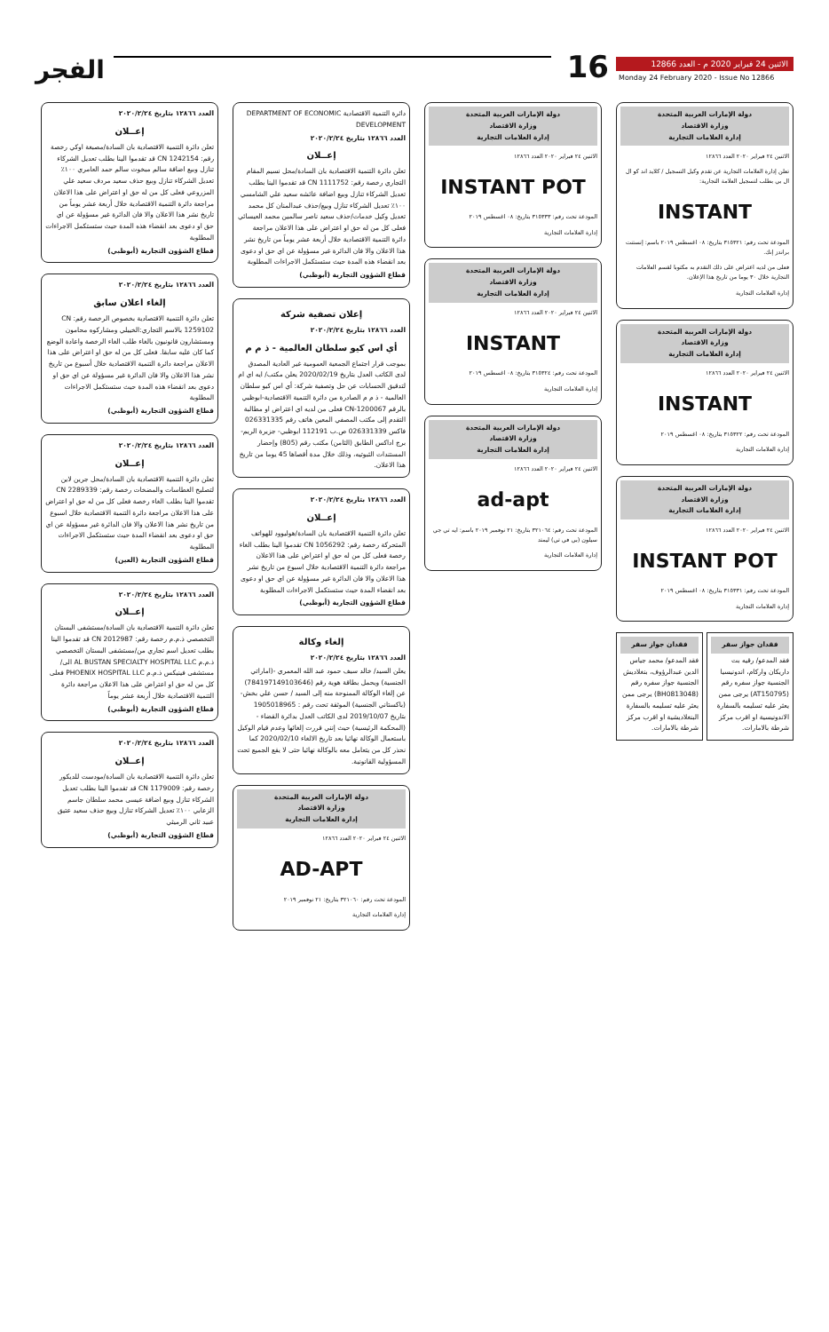الفجر
16
الاثنين 24 فبراير 2020 م - العدد 12866
Monday 24 February 2020 - Issue No 12866
دولة الإمارات العربية المتحدة
وزارة الاقتصاد
إدارة العلامات التجارية
الاثنين ٢٤ فبراير ٢٠٢٠ العدد ١٢٨٦٦
تعلن إدارة العلامات التجارية عن تقدم وكيل التسجيل / كلايد اند كو ال ال بي بطلب لتسجيل العلامة التجارية:
INSTANT
المودعة تحت رقم: ٣١٥٣٢١ بتاريخ: ٠٨ اغسطس ٢٠١٩ باسم: إنستنت براندز إنك.
فعلى من لديه اعتراض على ذلك التقدم به مكتوبا لقسم العلامات التجارية خلال ٣٠ يوما من تاريخ هذا الإعلان.
إدارة العلامات التجارية
دولة الإمارات العربية المتحدة
وزارة الاقتصاد
إدارة العلامات التجارية
الاثنين ٢٤ فبراير ٢٠٢٠ العدد ١٢٨٦٦
INSTANT
المودعة تحت رقم: ٣١٥٣٢٢ بتاريخ: ٠٨ اغسطس ٢٠١٩
إدارة العلامات التجارية
دولة الإمارات العربية المتحدة
وزارة الاقتصاد
إدارة العلامات التجارية
الاثنين ٢٤ فبراير ٢٠٢٠ العدد ١٢٨٦٦
INSTANT POT
المودعة تحت رقم: ٣١٥٣٣١ بتاريخ: ٠٨ اغسطس ٢٠١٩
إدارة العلامات التجارية
فقدان جواز سفر
فقد المدعو/ رقيه بت داريكان واركام، اندونيسيا الجنسية جواز سفره رقم (AT150795) يرجى ممن يعثر عليه تسليمه بالسفارة الاندونيسية او اقرب مركز شرطة بالامارات.
فقدان جواز سفر
فقد المدعو/ محمد جياس الدين عبدالرؤوف، بنغلاديش الجنسية جواز سفره رقم (BH0813048) يرجى ممن يعثر عليه تسليمه بالسفارة البنغلاديشية او اقرب مركز شرطة بالامارات.
دولة الإمارات العربية المتحدة
وزارة الاقتصاد
إدارة العلامات التجارية
الاثنين ٢٤ فبراير ٢٠٢٠ العدد ١٢٨٦٦
INSTANT POT
المودعة تحت رقم: ٣١٥٣٣٣ بتاريخ: ٠٨ اغسطس ٢٠١٩
إدارة العلامات التجارية
دولة الإمارات العربية المتحدة
وزارة الاقتصاد
إدارة العلامات التجارية
الاثنين ٢٤ فبراير ٢٠٢٠ العدد ١٢٨٦٦
INSTANT
المودعة تحت رقم: ٣١٥٣٢٤ بتاريخ: ٠٨ اغسطس ٢٠١٩
إدارة العلامات التجارية
دولة الإمارات العربية المتحدة
وزارة الاقتصاد
إدارة العلامات التجارية
الاثنين ٢٤ فبراير ٢٠٢٠ العدد ١٢٨٦٦
ad-apt
المودعة تحت رقم: ٣٢١٠٦٤ بتاريخ: ٢١ نوفمبر ٢٠١٩ باسم: ايه تي جي سيلون (بي في تي) ليمتد
إدارة العلامات التجارية
دائرة التنمية الاقتصادية DEPARTMENT OF ECONOMIC DEVELOPMENT
العدد ١٢٨٦٦ بتاريخ ٢٠٢٠/٢/٢٤
إعــلان
تعلن دائرة التنمية الاقتصادية بان السادة/محل نسيم المقام التجاري رخصة رقم: CN 1111752 قد تقدموا الينا بطلب تعديل الشركاء تنازل وبيع اضافة عائشه سعيد علي الشامسي ١٠٠٪ تعديل الشركاء تنازل وبيع/حذف عبدالمنان كل محمد تعديل وكيل خدمات/حذف سعيد ناصر سالمين محمد العيسائي فعلى كل من له حق او اعتراض على هذا الاعلان مراجعة دائرة التنمية الاقتصادية خلال أربعة عشر يوماً من تاريخ نشر هذا الاعلان والا فان الدائرة غير مسؤولة عن اي حق او دعوى بعد انقضاء هذه المدة حيث ستستكمل الاجراءات المطلوبة
قطاع الشؤون التجارية (أبوظبي)
إعلان تصفية شركة
العدد ١٢٨٦٦ بتاريخ ٢٠٢٠/٢/٢٤
أي اس كيو سلطان العالمية - ذ م م
بموجب قرار اجتماع الجمعية العمومية غير العادية المصدق لدى الكاتب العدل بتاريخ 2020/02/19 يعلن مكتب/ ايه اي ام لتدقيق الحسابات عن حل وتصفية شركة: أي اس كيو سلطان العالمية - ذ م م الصادرة من دائرة التنمية الاقتصادية-ابوظبي بالرقم CN-1200067 فعلى من لديه اي اعتراض او مطالبة التقدم إلى مكتب المصفي المعين هاتف رقم 026331335 فاكس 026331339 ص.ب 112191 ابوظبي- جزيرة الريم- برج اداكس الطابق (الثامن) مكتب رقم (805) وإحضار المستندات الثبوتيه، وذلك خلال مدة أقصاها 45 يوما من تاريخ هذا الاعلان.
العدد ١٢٨٦٦ بتاريخ ٢٠٢٠/٢/٢٤
إعــلان
تعلن دائرة التنمية الاقتصادية بان السادة/هوليوود للهواتف المتحركة رخصة رقم: CN 1056292 تقدموا الينا بطلب الغاء رخصة فعلى كل من له حق او اعتراض على هذا الاعلان مراجعة دائرة التنمية الاقتصادية خلال اسبوع من تاريخ نشر هذا الاعلان والا فان الدائرة غير مسؤولة عن اي حق او دعوى بعد انقضاء المدة حيث ستستكمل الاجراءات المطلوبة
قطاع الشؤون التجارية (أبوظبي)
إلغاء وكالة
العدد ١٢٨٦٦ بتاريخ ٢٠٢٠/٢/٢٤
يعلن السيد/ خالد سيف حمود عبد الله المعمري -(اماراتي الجنسية) ويحمل بطاقة هوية رقم (784197149103646) عن إلغاء الوكالة الممنوحة منه إلى السيد / حسن علي بخش- (باكستاني الجنسية) الموثقة تحت رقم : 1905018965 بتاريخ 2019/10/07 لدى الكاتب العدل بدائرة القضاء - (المحكمة الرئيسية) حيث إنني قررت إلغائها وعدم قيام الوكيل باستعمال الوكالة نهائيا بعد تاريخ الالغاء 2020/02/10 كما نحذر كل من يتعامل معه بالوكالة نهائيا حتى لا يقع الجميع تحت المسؤولية القانونية.
دولة الإمارات العربية المتحدة
وزارة الاقتصاد
إدارة العلامات التجارية
الاثنين ٢٤ فبراير ٢٠٢٠ العدد ١٢٨٦٦
AD-APT
المودعة تحت رقم: ٣٢١٠٦٠ بتاريخ: ٢١ نوفمبر ٢٠١٩
إدارة العلامات التجارية
العدد ١٢٨٦٦ بتاريخ ٢٠٢٠/٢/٢٤
إعــلان
تعلن دائرة التنمية الاقتصادية بان السادة/مصبغة اوكي رخصة رقم: CN 1242154 قد تقدموا الينا بطلب تعديل الشركاء تنازل وبيع اضافة سالم مبخوت سالم حمد العامري ١٠٠٪ تعديل الشركاء تنازل وبيع حذف سعيد مردف سعيد علي المزروعي فعلى كل من له حق او اعتراض على هذا الاعلان مراجعة دائرة التنمية الاقتصادية خلال أربعة عشر يوماً من تاريخ نشر هذا الاعلان والا فان الدائرة غير مسؤولة عن اي حق او دعوى بعد انقضاء هذه المدة حيث ستستكمل الاجراءات المطلوبة
قطاع الشؤون التجارية (أبوظبي)
العدد ١٢٨٦٦ بتاريخ ٢٠٢٠/٢/٢٤
إلغاء اعلان سابق
تعلن دائرة التنمية الاقتصادية بخصوص الرخصة رقم: CN 1259102 بالاسم التجاري:الخييلي ومشاركوه محامون ومستشارون قانونيون بالغاء طلب الغاء الرخصة واعادة الوضع كما كان عليه سابقا. فعلى كل من له حق او اعتراض على هذا الاعلان مراجعة دائرة التنمية الاقتصادية خلال أسبوع من تاريخ نشر هذا الاعلان والا فان الدائرة غير مسؤولة عن اي حق او دعوى بعد انقضاء هذه المدة حيث ستستكمل الاجراءات المطلوبة
قطاع الشؤون التجارية (أبوظبي)
العدد ١٢٨٦٦ بتاريخ ٢٠٢٠/٢/٢٤
إعــلان
تعلن دائرة التنمية الاقتصادية بان السادة/محل جرين لاين لتصليح الغطاسات والمضخات رخصة رقم: CN 2289339 تقدموا الينا بطلب الغاء رخصة فعلى كل من له حق او اعتراض على هذا الاعلان مراجعة دائرة التنمية الاقتصادية خلال اسبوع من تاريخ نشر هذا الاعلان والا فان الدائرة غير مسؤولة عن اي حق او دعوى بعد انقضاء المدة حيث ستستكمل الاجراءات المطلوبة
قطاع الشؤون التجارية (العين)
العدد ١٢٨٦٦ بتاريخ ٢٠٢٠/٢/٢٤
إعــلان
تعلن دائرة التنمية الاقتصادية بان السادة/مستشفى البستان التخصصي ذ.م.م رخصة رقم: CN 2012987 قد تقدموا الينا بطلب تعديل اسم تجاري من/مستشفى البستان التخصصي ذ.م.م AL BUSTAN SPECIALTY HOSPITAL LLC الى/مستشفى فينيكس ذ.م.م PHOENIX HOSPITAL LLC فعلى كل من له حق او اعتراض على هذا الاعلان مراجعة دائرة التنمية الاقتصادية خلال أربعة عشر يوماً
قطاع الشؤون التجارية (أبوظبي)
العدد ١٢٨٦٦ بتاريخ ٢٠٢٠/٢/٢٤
إعــلان
تعلن دائرة التنمية الاقتصادية بان السادة/مودست للديكور رخصة رقم: CN 1179009 قد تقدموا الينا بطلب تعديل الشركاء تنازل وبيع اضافة عيسى محمد سلطان جاسم الزعابي ١٠٠٪ تعديل الشركاء تنازل وبيع حذف سعيد عتيق عبيد ثاني الرميثي
قطاع الشؤون التجارية (أبوظبي)